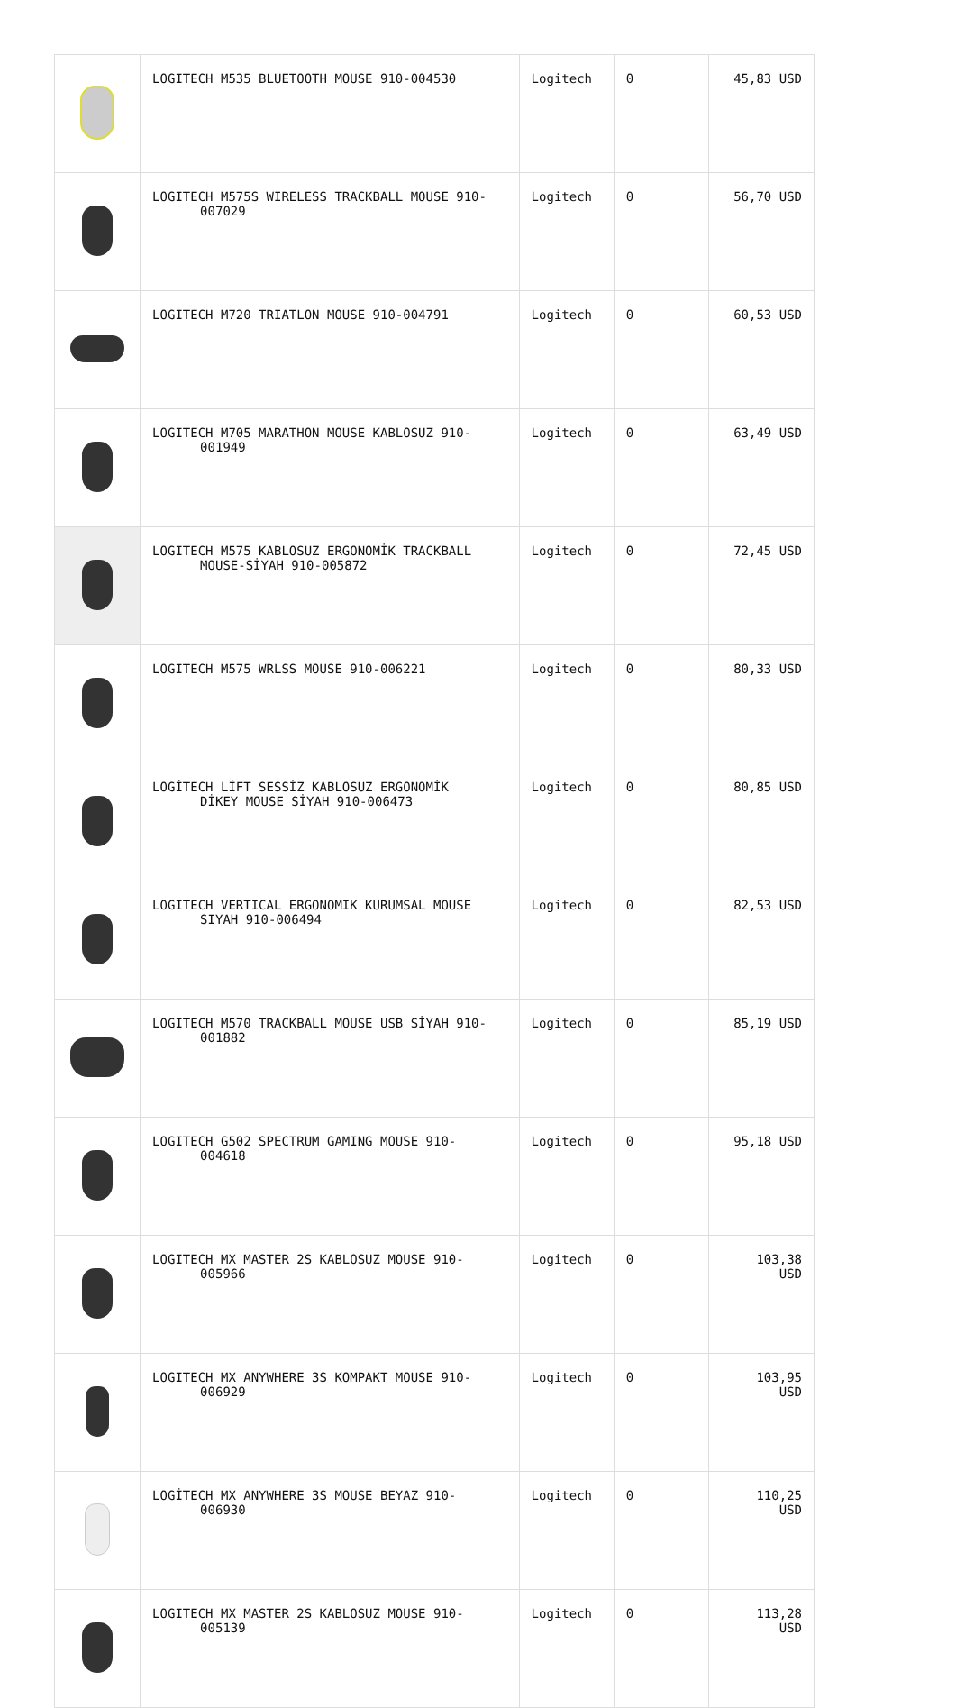| | LOGITECH M535 BLUETOOTH MOUSE 910-004530 | Logitech | 0 | 45,83 USD |
| | LOGITECH M575S WIRELESS TRACKBALL MOUSE 910- 007029 | Logitech | 0 | 56,70 USD |
| | LOGITECH M720 TRIATLON MOUSE 910-004791 | Logitech | 0 | 60,53 USD |
| | LOGITECH M705 MARATHON MOUSE KABLOSUZ 910- 001949 | Logitech | 0 | 63,49 USD |
| | LOGITECH M575 KABLOSUZ ERGONOMİK TRACKBALL MOUSE-SİYAH 910-005872 | Logitech | 0 | 72,45 USD |
| | LOGITECH M575 WRLSS MOUSE 910-006221 | Logitech | 0 | 80,33 USD |
| | LOGİTECH LİFT SESSİZ KABLOSUZ ERGONOMİK DİKEY MOUSE SİYAH 910-006473 | Logitech | 0 | 80,85 USD |
| | LOGITECH VERTICAL ERGONOMIK KURUMSAL MOUSE SIYAH 910-006494 | Logitech | 0 | 82,53 USD |
| | LOGITECH M570 TRACKBALL MOUSE USB SİYAH 910- 001882 | Logitech | 0 | 85,19 USD |
| | LOGITECH G502 SPECTRUM GAMING MOUSE 910- 004618 | Logitech | 0 | 95,18 USD |
| | LOGITECH MX MASTER 2S KABLOSUZ MOUSE 910- 005966 | Logitech | 0 | 103,38 USD |
| | LOGITECH MX ANYWHERE 3S KOMPAKT MOUSE 910- 006929 | Logitech | 0 | 103,95 USD |
| | LOGİTECH MX ANYWHERE 3S MOUSE BEYAZ 910- 006930 | Logitech | 0 | 110,25 USD |
| | LOGITECH MX MASTER 2S KABLOSUZ MOUSE 910- 005139 | Logitech | 0 | 113,28 USD |